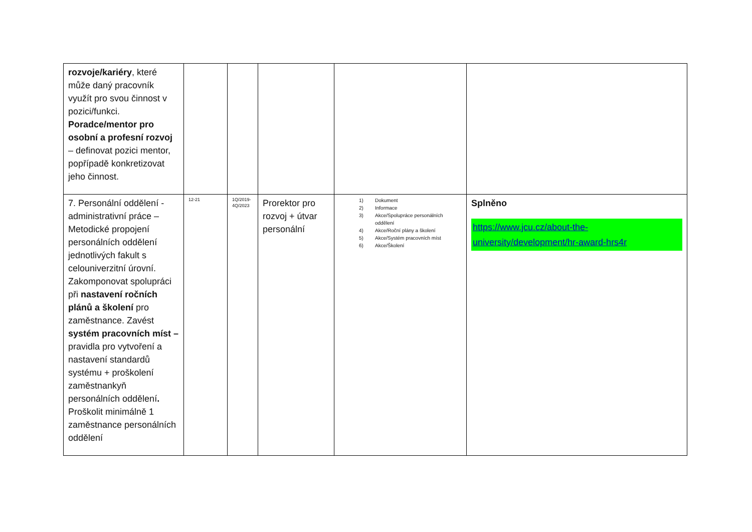| rozvoje/kariéry , které může daný pracovník využít pro svou činnost v pozici/funkci. Poradce/mentor pro osobní a profesní rozvoj – definovat pozici mentor, popřípadě konkretizovat jeho činnost. | | | | | |
| 7. Personální oddělení - administrativní práce – Metodické propojení personálních oddělení jednotlivých fakult s celouniverzitní úrovní. Zakomponovat spolupráci při nastavení ročních plánů a školení pro zaměstnance. Zavést systém pracovních míst – pravidla pro vytvoření a nastavení standardů systému + proškolení zaměstnankyň personálních oddělení . Proškolit minimálně 1 zaměstnance personálních oddělení | 12-21 | 1Q/2019-4Q/2023 | Prorektor pro rozvoj + útvar personální | 1) Dokument 2) Informace 3) Akce/Spolupráce personálních oddělení 4) Akce/Roční plány a školení 5) Akce/Systém pracovních míst 6) Akce/Školení | Splněno https://www.jcu.cz/about-the-university/development/hr-award-hrs4r |